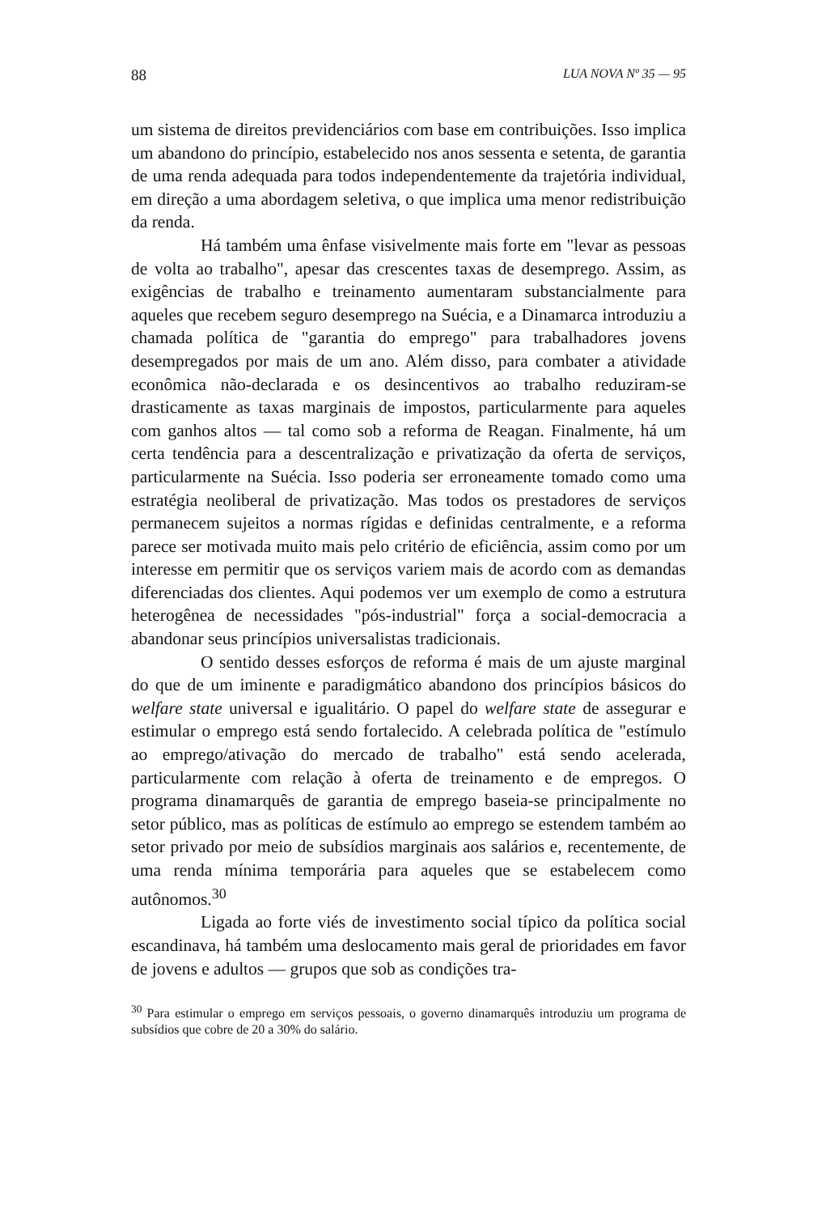88 LUA NOVA Nº 35 — 95
um sistema de direitos previdenciários com base em contribuições. Isso implica um abandono do princípio, estabelecido nos anos sessenta e setenta, de garantia de uma renda adequada para todos independentemente da trajetória individual, em direção a uma abordagem seletiva, o que implica uma menor redistribuição da renda.
Há também uma ênfase visivelmente mais forte em "levar as pessoas de volta ao trabalho", apesar das crescentes taxas de desemprego. Assim, as exigências de trabalho e treinamento aumentaram substancialmente para aqueles que recebem seguro desemprego na Suécia, e a Dinamarca introduziu a chamada política de "garantia do emprego" para trabalhadores jovens desempregados por mais de um ano. Além disso, para combater a atividade econômica não-declarada e os desincentivos ao trabalho reduziram-se drasticamente as taxas marginais de impostos, particularmente para aqueles com ganhos altos — tal como sob a reforma de Reagan. Finalmente, há um certa tendência para a descentralização e privatização da oferta de serviços, particularmente na Suécia. Isso poderia ser erroneamente tomado como uma estratégia neoliberal de privatização. Mas todos os prestadores de serviços permanecem sujeitos a normas rígidas e definidas centralmente, e a reforma parece ser motivada muito mais pelo critério de eficiência, assim como por um interesse em permitir que os serviços variem mais de acordo com as demandas diferenciadas dos clientes. Aqui podemos ver um exemplo de como a estrutura heterogênea de necessidades "pós-industrial" força a social-democracia a abandonar seus princípios universalistas tradicionais.
O sentido desses esforços de reforma é mais de um ajuste marginal do que de um iminente e paradigmático abandono dos princípios básicos do welfare state universal e igualitário. O papel do welfare state de assegurar e estimular o emprego está sendo fortalecido. A celebrada política de "estímulo ao emprego/ativação do mercado de trabalho" está sendo acelerada, particularmente com relação à oferta de treinamento e de empregos. O programa dinamarquês de garantia de emprego baseia-se principalmente no setor público, mas as políticas de estímulo ao emprego se estendem também ao setor privado por meio de subsídios marginais aos salários e, recentemente, de uma renda mínima temporária para aqueles que se estabelecem como autônomos.<sup>30</sup>
Ligada ao forte viés de investimento social típico da política social escandinava, há também uma deslocamento mais geral de prioridades em favor de jovens e adultos — grupos que sob as condições tra-
<sup>30</sup> Para estimular o emprego em serviços pessoais, o governo dinamarquês introduziu um programa de subsídios que cobre de 20 a 30% do salário.